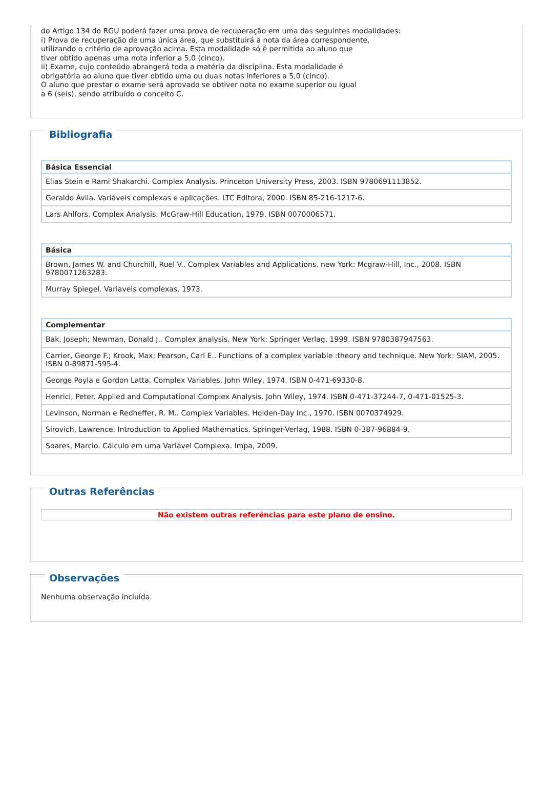do Artigo 134 do RGU poderá fazer uma prova de recuperação em uma das seguintes modalidades:
i) Prova de recuperação de uma única área, que substituirá a nota da área correspondente,
utilizando o critério de aprovação acima. Esta modalidade só é permitida ao aluno que
tiver obtido apenas uma nota inferior a 5,0 (cinco).
ii) Exame, cujo conteúdo abrangerá toda a matéria da disciplina. Esta modalidade é
obrigatória ao aluno que tiver obtido uma ou duas notas inferiores a 5,0 (cinco).
O aluno que prestar o exame será aprovado se obtiver nota no exame superior ou igual
a 6 (seis), sendo atribuído o conceito C.
Bibliografia
| Básica Essencial |
| --- |
| Elias Stein e Rami Shakarchi. Complex Analysis. Princeton University Press, 2003. ISBN 9780691113852. |
| Geraldo Ávila. Variáveis complexas e aplicações. LTC Editora, 2000. ISBN 85-216-1217-6. |
| Lars Ahlfors. Complex Analysis. McGraw-Hill Education, 1979. ISBN 0070006571. |
| Básica |
| --- |
| Brown, James W. and Churchill, Ruel V.. Complex Variables and Applications. new York: Mcgraw-Hill, Inc., 2008. ISBN 9780071263283. |
| Murray Spiegel. Variaveis complexas. 1973. |
| Complementar |
| --- |
| Bak, Joseph; Newman, Donald J.. Complex analysis. New York: Springer Verlag, 1999. ISBN 9780387947563. |
| Carrier, George F.; Krook, Max; Pearson, Carl E.. Functions of a complex variable :theory and technique. New York: SIAM, 2005. ISBN 0-89871-595-4. |
| George Poyla e Gordon Latta. Complex Variables. John Wiley, 1974. ISBN 0-471-69330-8. |
| Henrici, Peter. Applied and Computational Complex Analysis. John Wiley, 1974. ISBN 0-471-37244-7, 0-471-01525-3. |
| Levinson, Norman e Redheffer, R. M.. Complex Variables. Holden-Day Inc., 1970. ISBN 0070374929. |
| Sirovich, Lawrence. Introduction to Applied Mathematics. Springer-Verlag, 1988. ISBN 0-387-96884-9. |
| Soares, Marcio. Cálculo em uma Variável Complexa. Impa, 2009. |
Outras Referências
Não existem outras referências para este plano de ensino.
Observações
Nenhuma observação incluída.